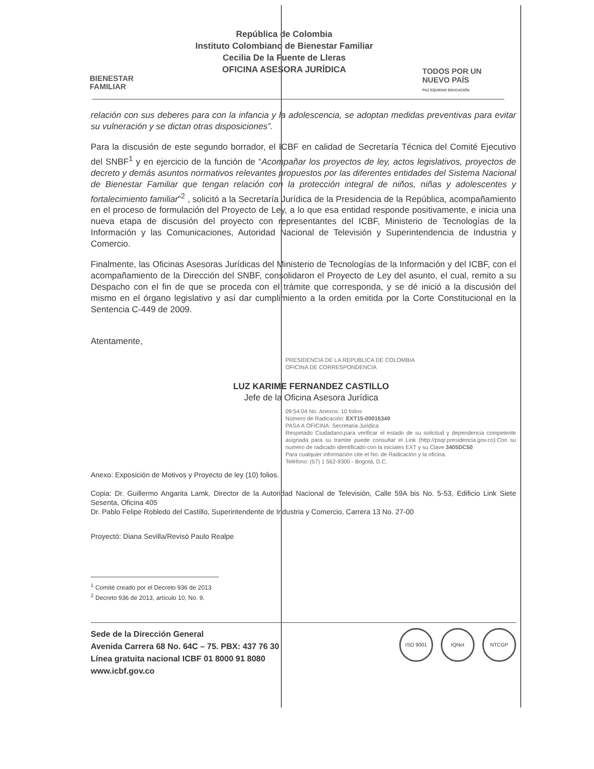BIENESTAR
FAMILIAR
República de Colombia
Instituto Colombiano de Bienestar Familiar
Cecilia De la Fuente de Lleras
OFICINA ASESORA JURÍDICA
TODOS POR UN
NUEVO PAÍS
PAZ EQUIDAD EDUCACIÓN
relación con sus deberes para con la infancia y la adolescencia, se adoptan medidas preventivas para evitar su vulneración y se dictan otras disposiciones”.
Para la discusión de este segundo borrador, el ICBF en calidad de Secretaría Técnica del Comité Ejecutivo del SNBF<sup>1</sup> y en ejercicio de la función de “Acompañar los proyectos de ley, actos legislativos, proyectos de decreto y demás asuntos normativos relevantes propuestos por las diferentes entidades del Sistema Nacional de Bienestar Familiar que tengan relación con la protección integral de niños, niñas y adolescentes y fortalecimiento familiar”<sup>2</sup> , solicitó a la Secretaría Jurídica de la Presidencia de la República, acompañamiento en el proceso de formulación del Proyecto de Ley, a lo que esa entidad responde positivamente, e inicia una nueva etapa de discusión del proyecto con representantes del ICBF, Ministerio de Tecnologías de la Información y las Comunicaciones, Autoridad Nacional de Televisión y Superintendencia de Industria y Comercio.
Finalmente, las Oficinas Asesoras Jurídicas del Ministerio de Tecnologías de la Información y del ICBF, con el acompañamiento de la Dirección del SNBF, consolidaron el Proyecto de Ley del asunto, el cual, remito a su Despacho con el fin de que se proceda con el trámite que corresponda, y se dé inició a la discusión del mismo en el órgano legislativo y así dar cumplimiento a la orden emitida por la Corte Constitucional en la Sentencia C-449 de 2009.
Atentamente,
PRESIDENCIA DE LA REPUBLICA DE COLOMBIA
OFICINA DE CORRESPONDENCIA
LUZ KARIME FERNANDEZ CASTILLO
Jefe de la Oficina Asesora Jurídica
09:54:04 No. Anexos: 10 folios
Número de Radicación: EXT15-00016349
PASA A OFICINA: Secretaria Juridica
Respetado Ciudadano,para verificar el estado de su solicitud y dependencia competente asignada para su tramite puede consultar el Link (http://psqr.presidencia.gov.co).Con su numero de radicado identificado con la iniciales EXT y su Clave 3405DC50
Para cualquier información cite el No. de Radicación y la oficina.
Teléfono: (57) 1 562-9300 - Bogotá, D.C.
Anexo: Exposición de Motivos y Proyecto de ley (10) folios.
Copia: Dr. Guillermo Angarita Lamk, Director de la Autoridad Nacional de Televisión, Calle 59A bis No. 5-53, Edificio Link Siete Sesenta, Oficina 405
Dr. Pablo Felipe Robledo del Castillo, Superintendente de Industria y Comercio, Carrera 13 No. 27-00
Proyectó: Diana Sevilla/Revisó Paulo Realpe
<sup>1</sup> Comité creado por el Decreto 936 de 2013
<sup>2</sup> Decreto 936 de 2013, artículo 10, No. 9.
Sede de la Dirección General
Avenida Carrera 68 No. 64C – 75. PBX: 437 76 30
Línea gratuita nacional ICBF 01 8000 91 8080
www.icbf.gov.co
ISO 9001 IQNet NTCGP